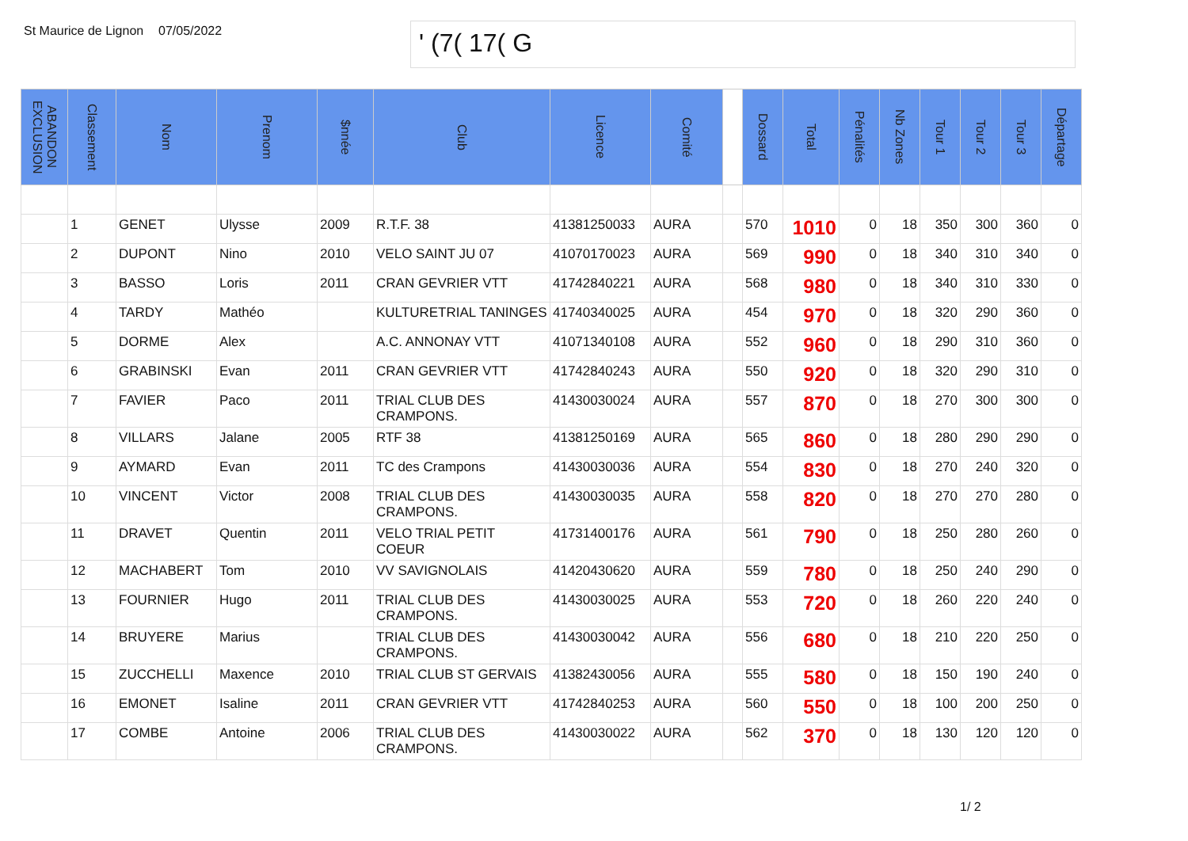St Maurice de Lignon
07/05/2022
' (7( 17( G
| ABANDON EXCLUSION | Classement | Nom | Prenom | $nnée | Club | Licence | Comité | | Dossard | Total | Pénalités | Nb Zones | Tour 1 | Tour 2 | Tour 3 | Départage |
| --- | --- | --- | --- | --- | --- | --- | --- | --- | --- | --- | --- | --- | --- | --- | --- | --- |
| | 1 | GENET | Ulysse | 2009 | R.T.F. 38 | 41381250033 | AURA | | 570 | 1010 | 0 | 18 | 350 | 300 | 360 | 0 |
| | 2 | DUPONT | Nino | 2010 | VELO SAINT JU 07 | 41070170023 | AURA | | 569 | 990 | 0 | 18 | 340 | 310 | 340 | 0 |
| | 3 | BASSO | Loris | 2011 | CRAN GEVRIER VTT | 41742840221 | AURA | | 568 | 980 | 0 | 18 | 340 | 310 | 330 | 0 |
| | 4 | TARDY | Mathéo | | KULTURETRIAL TANINGES | 41740340025 | AURA | | 454 | 970 | 0 | 18 | 320 | 290 | 360 | 0 |
| | 5 | DORME | Alex | | A.C. ANNONAY VTT | 41071340108 | AURA | | 552 | 960 | 0 | 18 | 290 | 310 | 360 | 0 |
| | 6 | GRABINSKI | Evan | 2011 | CRAN GEVRIER VTT | 41742840243 | AURA | | 550 | 920 | 0 | 18 | 320 | 290 | 310 | 0 |
| | 7 | FAVIER | Paco | 2011 | TRIAL CLUB DES CRAMPONS. | 41430030024 | AURA | | 557 | 870 | 0 | 18 | 270 | 300 | 300 | 0 |
| | 8 | VILLARS | Jalane | 2005 | RTF 38 | 41381250169 | AURA | | 565 | 860 | 0 | 18 | 280 | 290 | 290 | 0 |
| | 9 | AYMARD | Evan | 2011 | TC des Crampons | 41430030036 | AURA | | 554 | 830 | 0 | 18 | 270 | 240 | 320 | 0 |
| | 10 | VINCENT | Victor | 2008 | TRIAL CLUB DES CRAMPONS. | 41430030035 | AURA | | 558 | 820 | 0 | 18 | 270 | 270 | 280 | 0 |
| | 11 | DRAVET | Quentin | 2011 | VELO TRIAL PETIT COEUR | 41731400176 | AURA | | 561 | 790 | 0 | 18 | 250 | 280 | 260 | 0 |
| | 12 | MACHABERT | Tom | 2010 | VV SAVIGNOLAIS | 41420430620 | AURA | | 559 | 780 | 0 | 18 | 250 | 240 | 290 | 0 |
| | 13 | FOURNIER | Hugo | 2011 | TRIAL CLUB DES CRAMPONS. | 41430030025 | AURA | | 553 | 720 | 0 | 18 | 260 | 220 | 240 | 0 |
| | 14 | BRUYERE | Marius | | TRIAL CLUB DES CRAMPONS. | 41430030042 | AURA | | 556 | 680 | 0 | 18 | 210 | 220 | 250 | 0 |
| | 15 | ZUCCHELLI | Maxence | 2010 | TRIAL CLUB ST GERVAIS | 41382430056 | AURA | | 555 | 580 | 0 | 18 | 150 | 190 | 240 | 0 |
| | 16 | EMONET | Isaline | 2011 | CRAN GEVRIER VTT | 41742840253 | AURA | | 560 | 550 | 0 | 18 | 100 | 200 | 250 | 0 |
| | 17 | COMBE | Antoine | 2006 | TRIAL CLUB DES CRAMPONS. | 41430030022 | AURA | | 562 | 370 | 0 | 18 | 130 | 120 | 120 | 0 |
1/ 2